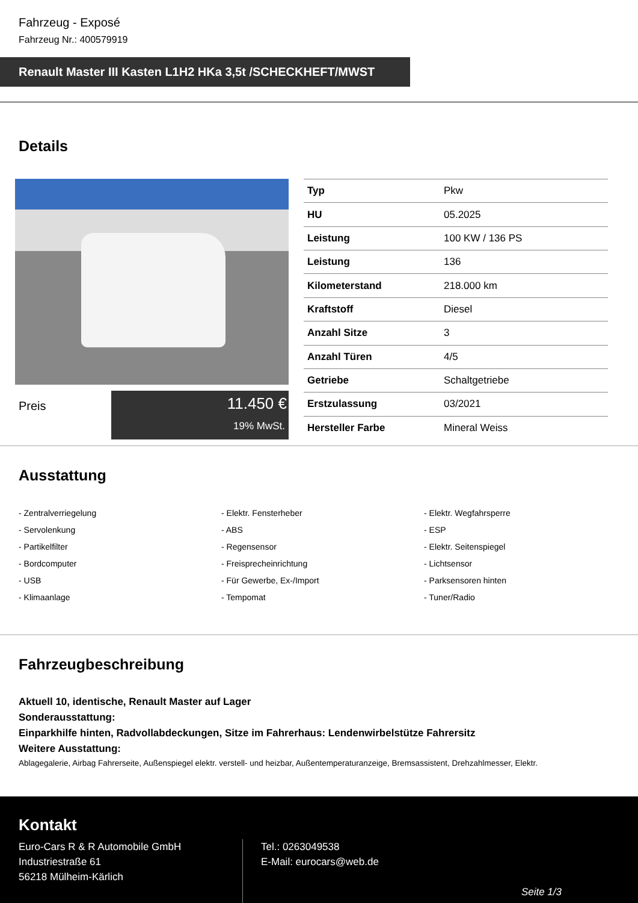Fahrzeug - Exposé
Fahrzeug Nr.: 400579919
Renault Master III Kasten L1H2 HKa 3,5t /SCHECKHEFT/MWST
Details
Preis
11.450 €
19% MwSt.
| Typ | Pkw |
| HU | 05.2025 |
| Leistung | 100 KW / 136 PS |
| Leistung | 136 |
| Kilometerstand | 218.000 km |
| Kraftstoff | Diesel |
| Anzahl Sitze | 3 |
| Anzahl Türen | 4/5 |
| Getriebe | Schaltgetriebe |
| Erstzulassung | 03/2021 |
| Hersteller Farbe | Mineral Weiss |
Ausstattung
- Zentralverriegelung
- Elektr. Fensterheber
- Elektr. Wegfahrsperre
- Servolenkung
- ABS
- ESP
- Partikelfilter
- Regensensor
- Elektr. Seitenspiegel
- Bordcomputer
- Freisprecheinrichtung
- Lichtsensor
- USB
- Für Gewerbe, Ex-/Import
- Parksensoren hinten
- Klimaanlage
- Tempomat
- Tuner/Radio
Fahrzeugbeschreibung
Aktuell 10, identische, Renault Master auf Lager
Sonderausstattung:
Einparkhilfe hinten, Radvollabdeckungen, Sitze im Fahrerhaus: Lendenwirbelstütze Fahrersitz
Weitere Ausstattung:
Ablagegalerie, Airbag Fahrerseite, Außenspiegel elektr. verstell- und heizbar, Außentemperaturanzeige, Bremsassistent, Drehzahlmesser, Elektr.
Kontakt
Euro-Cars R & R Automobile GmbH
Industriestraße 61
56218 Mülheim-Kärlich
Tel.: 0263049538
E-Mail: eurocars@web.de
Seite 1/3